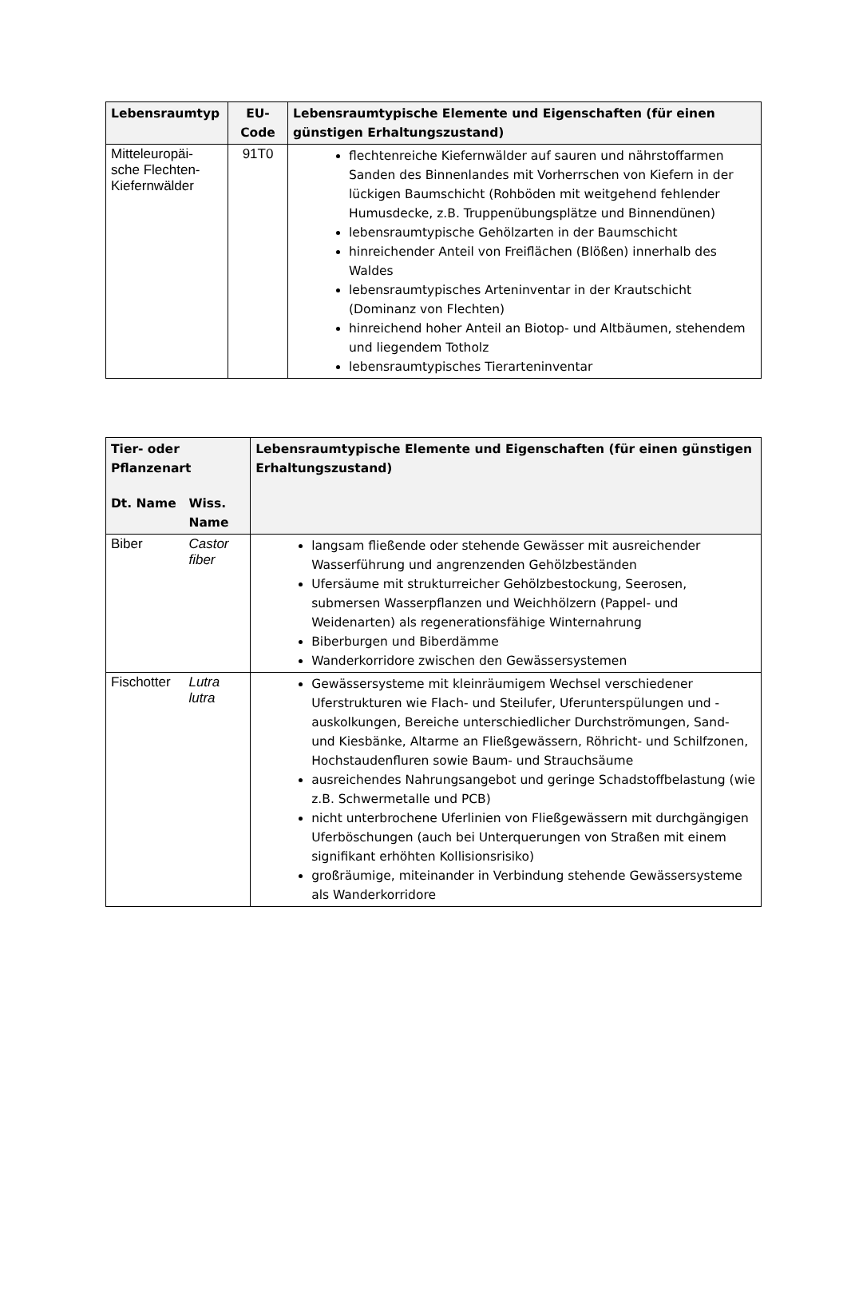| Lebensraumtyp | EU- Code | Lebensraumtypische Elemente und Eigenschaften (für einen günstigen Erhaltungszustand) |
| --- | --- | --- |
| Mitteleuropäi- sche Flechten- Kiefernwälder | 91T0 | flechtenreiche Kiefernwälder auf sauren und nährstoffarmen Sanden des Binnenlandes mit Vorherrschen von Kiefern in der lückigen Baumschicht (Rohböden mit weitgehend fehlender Humusdecke, z.B. Truppenübungsplätze und Binnendünen) lebensraumtypische Gehölzarten in der Baumschicht hinreichender Anteil von Freiflächen (Blößen) innerhalb des Waldes lebensraumtypisches Arteninventar in der Krautschicht (Dominanz von Flechten) hinreichend hoher Anteil an Biotop- und Altbäumen, stehendem und liegendem Totholz lebensraumtypisches Tierarteninventar |
| Tier- oder Pflanzenart | | Lebensraumtypische Elemente und Eigenschaften (für einen günstigen Erhaltungszustand) |
| --- | --- | --- |
| Dt. Name | Wiss. Name | |
| Biber | Castor fiber | langsam fließende oder stehende Gewässer mit ausreichender Wasserführung und angrenzenden Gehölzbeständen Ufersäume mit strukturreicher Gehölzbestockung, Seerosen, submersen Wasserpflanzen und Weichhölzern (Pappel- und Weidenarten) als regenerationsfähige Winternahrung Biberburgen und Biberdämme Wanderkorridore zwischen den Gewässersystemen |
| Fischotter | Lutra lutra | Gewässersysteme mit kleinräumigem Wechsel verschiedener Uferstrukturen wie Flach- und Steilufer, Uferunterspülungen und -auskolkungen, Bereiche unterschiedlicher Durchströmungen, Sand- und Kiesbänke, Altarme an Fließgewässern, Röhricht- und Schilfzonen, Hochstaudenfluren sowie Baum- und Strauchsäume ausreichendes Nahrungsangebot und geringe Schadstoffbelastung (wie z.B. Schwermetalle und PCB) nicht unterbrochene Uferlinien von Fließgewässern mit durchgängigen Uferböschungen (auch bei Unterquerungen von Straßen mit einem signifikant erhöhten Kollisionsrisiko) großräumige, miteinander in Verbindung stehende Gewässersysteme als Wanderkorridore |